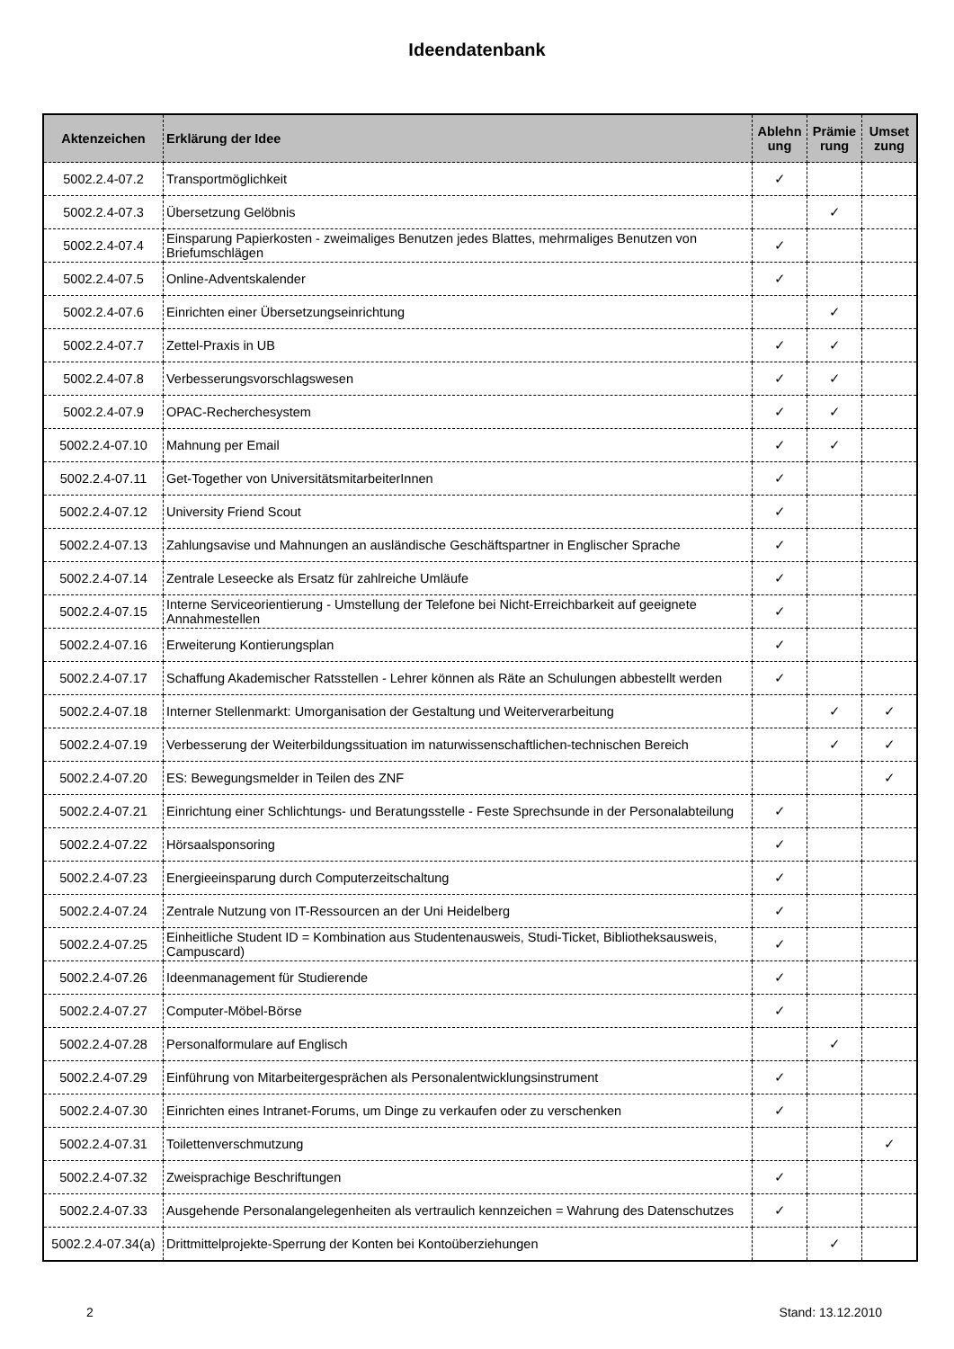Ideendatenbank
| Aktenzeichen | Erklärung der Idee | Ablehn ung | Prämie rung | Umset zung |
| --- | --- | --- | --- | --- |
| 5002.2.4-07.2 | Transportmöglichkeit | ✓ | | |
| 5002.2.4-07.3 | Übersetzung Gelöbnis | | ✓ | |
| 5002.2.4-07.4 | Einsparung Papierkosten - zweimaliges Benutzen jedes Blattes, mehrmaliges Benutzen von Briefumschlägen | ✓ | | |
| 5002.2.4-07.5 | Online-Adventskalender | ✓ | | |
| 5002.2.4-07.6 | Einrichten einer Übersetzungseinrichtung | | ✓ | |
| 5002.2.4-07.7 | Zettel-Praxis in UB | ✓ | ✓ | |
| 5002.2.4-07.8 | Verbesserungsvorschlagswesen | ✓ | ✓ | |
| 5002.2.4-07.9 | OPAC-Recherchesystem | ✓ | ✓ | |
| 5002.2.4-07.10 | Mahnung per Email | ✓ | ✓ | |
| 5002.2.4-07.11 | Get-Together von UniversitätsmitarbeiterInnen | ✓ | | |
| 5002.2.4-07.12 | University Friend Scout | ✓ | | |
| 5002.2.4-07.13 | Zahlungsavise und Mahnungen an ausländische Geschäftspartner in Englischer Sprache | ✓ | | |
| 5002.2.4-07.14 | Zentrale Leseecke als Ersatz für zahlreiche Umläufe | ✓ | | |
| 5002.2.4-07.15 | Interne Serviceorientierung - Umstellung der Telefone bei Nicht-Erreichbarkeit auf geeignete Annahmestellen | ✓ | | |
| 5002.2.4-07.16 | Erweiterung Kontierungsplan | ✓ | | |
| 5002.2.4-07.17 | Schaffung Akademischer Ratsstellen - Lehrer können als Räte an Schulungen abbestellt werden | ✓ | | |
| 5002.2.4-07.18 | Interner Stellenmarkt: Umorganisation der Gestaltung und Weiterverarbeitung | | ✓ | ✓ |
| 5002.2.4-07.19 | Verbesserung der Weiterbildungssituation im naturwissenschaftlichen-technischen Bereich | | ✓ | ✓ |
| 5002.2.4-07.20 | ES: Bewegungsmelder in Teilen des ZNF | | | ✓ |
| 5002.2.4-07.21 | Einrichtung einer Schlichtungs- und Beratungsstelle - Feste Sprechsunde in der Personalabteilung | ✓ | | |
| 5002.2.4-07.22 | Hörsaalsponsoring | ✓ | | |
| 5002.2.4-07.23 | Energieeinsparung durch Computerzeitschaltung | ✓ | | |
| 5002.2.4-07.24 | Zentrale Nutzung von IT-Ressourcen an der Uni Heidelberg | ✓ | | |
| 5002.2.4-07.25 | Einheitliche Student ID = Kombination aus Studentenausweis, Studi-Ticket, Bibliotheksausweis, Campuscard) | ✓ | | |
| 5002.2.4-07.26 | Ideenmanagement für Studierende | ✓ | | |
| 5002.2.4-07.27 | Computer-Möbel-Börse | ✓ | | |
| 5002.2.4-07.28 | Personalformulare auf Englisch | | ✓ | |
| 5002.2.4-07.29 | Einführung von Mitarbeitergesprächen als Personalentwicklungsinstrument | ✓ | | |
| 5002.2.4-07.30 | Einrichten eines Intranet-Forums, um Dinge zu verkaufen oder zu verschenken | ✓ | | |
| 5002.2.4-07.31 | Toilettenverschmutzung | | | ✓ |
| 5002.2.4-07.32 | Zweisprachige Beschriftungen | ✓ | | |
| 5002.2.4-07.33 | Ausgehende Personalangelegenheiten als vertraulich kennzeichen = Wahrung des Datenschutzes | ✓ | | |
| 5002.2.4-07.34(a) | Drittmittelprojekte-Sperrung der Konten bei Kontoüberziehungen | | ✓ | |
2 Stand: 13.12.2010